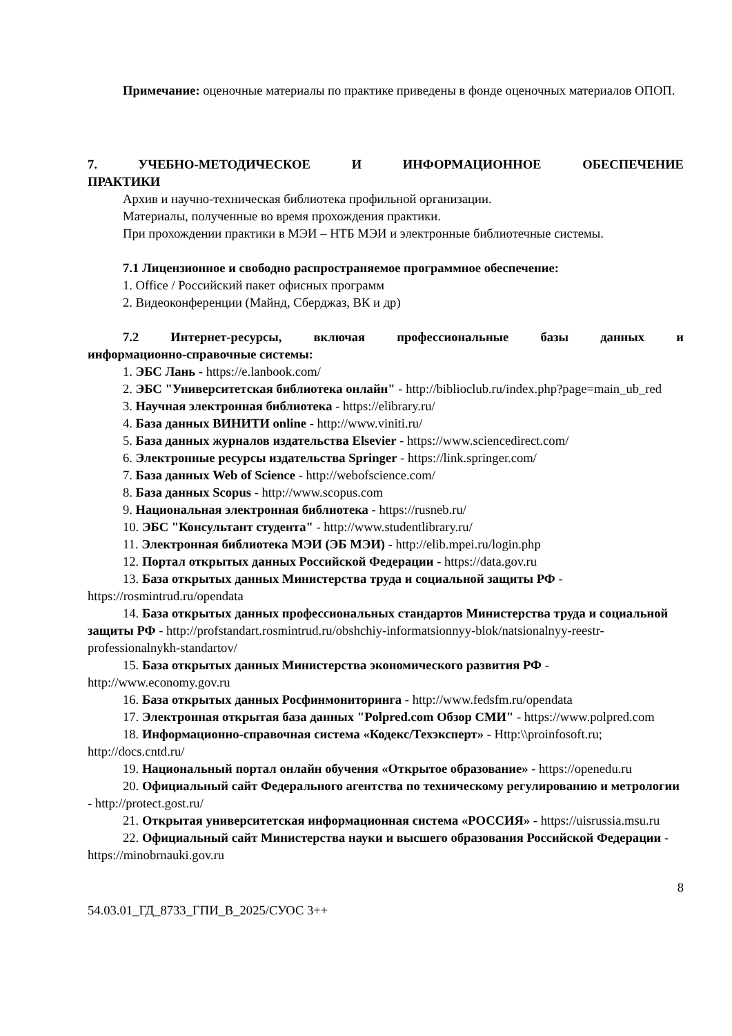Примечание: оценочные материалы по практике приведены в фонде оценочных материалов ОПОП.
7. УЧЕБНО-МЕТОДИЧЕСКОЕ И ИНФОРМАЦИОННОЕ ОБЕСПЕЧЕНИЕ
ПРАКТИКИ
Архив и научно-техническая библиотека профильной организации.
Материалы, полученные во время прохождения практики.
При прохождении практики в МЭИ – НТБ МЭИ и электронные библиотечные системы.
7.1 Лицензионное и свободно распространяемое программное обеспечение:
1. Office / Российский пакет офисных программ
2. Видеоконференции (Майнд, Сберджаз, ВК и др)
7.2 Интернет-ресурсы, включая профессиональные базы данных и
информационно-справочные системы:
1. ЭБС Лань - https://e.lanbook.com/
2. ЭБС "Университетская библиотека онлайн" - http://biblioclub.ru/index.php?page=main_ub_red
3. Научная электронная библиотека - https://elibrary.ru/
4. База данных ВИНИТИ online - http://www.viniti.ru/
5. База данных журналов издательства Elsevier - https://www.sciencedirect.com/
6. Электронные ресурсы издательства Springer - https://link.springer.com/
7. База данных Web of Science - http://webofscience.com/
8. База данных Scopus - http://www.scopus.com
9. Национальная электронная библиотека - https://rusneb.ru/
10. ЭБС "Консультант студента" - http://www.studentlibrary.ru/
11. Электронная библиотека МЭИ (ЭБ МЭИ) - http://elib.mpei.ru/login.php
12. Портал открытых данных Российской Федерации - https://data.gov.ru
13. База открытых данных Министерства труда и социальной защиты РФ - https://rosmintrud.ru/opendata
14. База открытых данных профессиональных стандартов Министерства труда и социальной защиты РФ - http://profstandart.rosmintrud.ru/obshchiy-informatsionnyy-blok/natsionalnyy-reestr-professionalnykh-standartov/
15. База открытых данных Министерства экономического развития РФ - http://www.economy.gov.ru
16. База открытых данных Росфинмониторинга - http://www.fedsfm.ru/opendata
17. Электронная открытая база данных "Polpred.com Обзор СМИ" - https://www.polpred.com
18. Информационно-справочная система «Кодекс/Техэксперт» - Http:\\proinfosoft.ru; http://docs.cntd.ru/
19. Национальный портал онлайн обучения «Открытое образование» - https://openedu.ru
20. Официальный сайт Федерального агентства по техническому регулированию и метрологии - http://protect.gost.ru/
21. Открытая университетская информационная система «РОССИЯ» - https://uisrussia.msu.ru
22. Официальный сайт Министерства науки и высшего образования Российской Федерации - https://minobrnauki.gov.ru
8
54.03.01_ГД_8733_ГПИ_В_2025/СУОС 3++